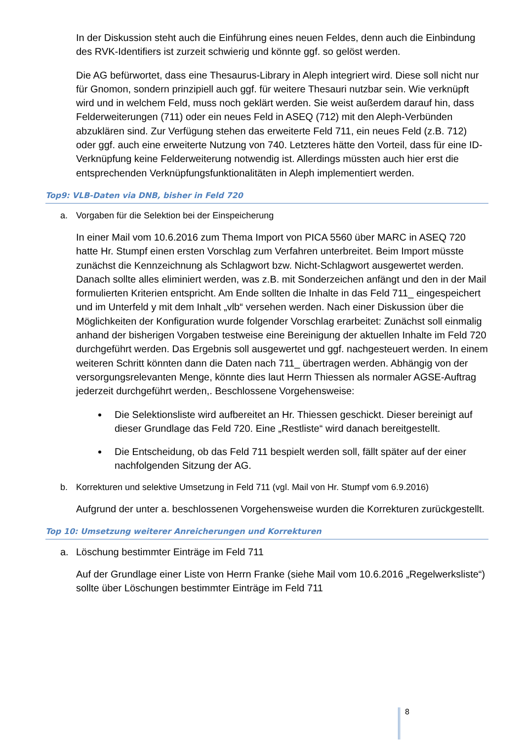In der Diskussion steht auch die Einführung eines neuen Feldes, denn auch die Einbindung des RVK-Identifiers ist zurzeit schwierig und könnte ggf. so gelöst werden.
Die AG befürwortet, dass eine Thesaurus-Library in Aleph integriert wird. Diese soll nicht nur für Gnomon, sondern prinzipiell auch ggf. für weitere Thesauri nutzbar sein. Wie verknüpft wird und in welchem Feld, muss noch geklärt werden. Sie weist außerdem darauf hin, dass Felderweiterungen (711) oder ein neues Feld in ASEQ (712) mit den Aleph-Verbünden abzuklären sind. Zur Verfügung stehen das erweiterte Feld 711, ein neues Feld (z.B. 712) oder ggf. auch eine erweiterte Nutzung von 740. Letzteres hätte den Vorteil, dass für eine ID-Verknüpfung keine Felderweiterung notwendig ist. Allerdings müssten auch hier erst die entsprechenden Verknüpfungsfunktionalitäten in Aleph implementiert werden.
Top9: VLB-Daten via DNB, bisher in Feld 720
a. Vorgaben für die Selektion bei der Einspeicherung
In einer Mail vom 10.6.2016 zum Thema Import von PICA 5560 über MARC in ASEQ 720 hatte Hr. Stumpf einen ersten Vorschlag zum Verfahren unterbreitet. Beim Import müsste zunächst die Kennzeichnung als Schlagwort bzw. Nicht-Schlagwort ausgewertet werden. Danach sollte alles eliminiert werden, was z.B. mit Sonderzeichen anfängt und den in der Mail formulierten Kriterien entspricht. Am Ende sollten die Inhalte in das Feld 711_ eingespeichert und im Unterfeld y mit dem Inhalt „vlb“ versehen werden. Nach einer Diskussion über die Möglichkeiten der Konfiguration wurde folgender Vorschlag erarbeitet: Zunächst soll einmalig anhand der bisherigen Vorgaben testweise eine Bereinigung der aktuellen Inhalte im Feld 720 durchgeführt werden. Das Ergebnis soll ausgewertet und ggf. nachgesteuert werden. In einem weiteren Schritt könnten dann die Daten nach 711_ übertragen werden. Abhängig von der versorgungsrelevanten Menge, könnte dies laut Herrn Thiessen als normaler AGSE-Auftrag jederzeit durchgeführt werden,. Beschlossene Vorgehensweise:
Die Selektionsliste wird aufbereitet an Hr. Thiessen geschickt. Dieser bereinigt auf dieser Grundlage das Feld 720. Eine „Restliste“ wird danach bereitgestellt.
Die Entscheidung, ob das Feld 711 bespielt werden soll, fällt später auf der einer nachfolgenden Sitzung der AG.
b. Korrekturen und selektive Umsetzung in Feld 711 (vgl. Mail von Hr. Stumpf vom 6.9.2016)
Aufgrund der unter a. beschlossenen Vorgehensweise wurden die Korrekturen zurückgestellt.
Top 10: Umsetzung weiterer Anreicherungen und Korrekturen
a. Löschung bestimmter Einträge im Feld 711
Auf der Grundlage einer Liste von Herrn Franke (siehe Mail vom 10.6.2016 „Regelwerksliste“) sollte über Löschungen bestimmter Einträge im Feld 711
8